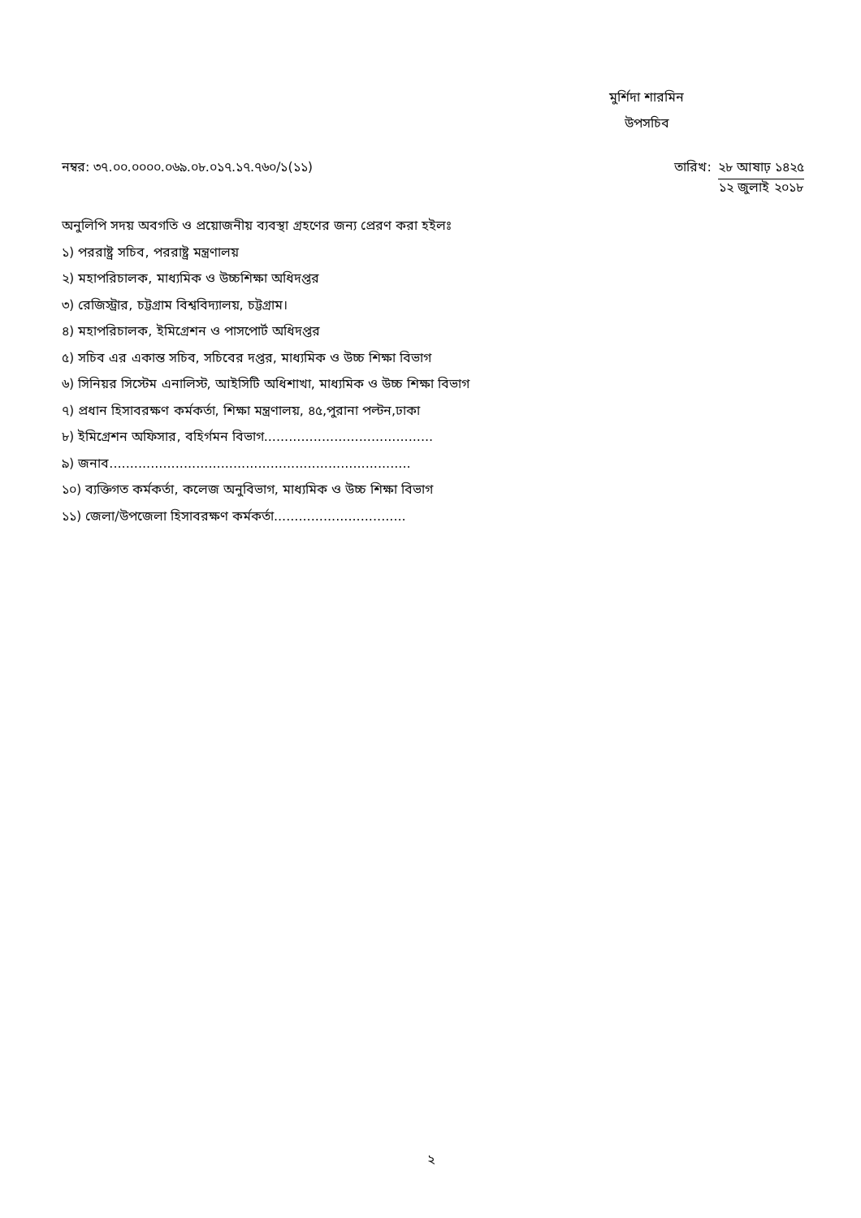মুর্শিদা শারমিন
উপসচিব
নম্বর: ৩৭.০০.০০০০.০৬৯.০৮.০১৭.১৭.৭৬০/১(১১)
তারিখ: ২৮ আষাঢ় ১৪২৫
১২ জুলাই ২০১৮
অনুলিপি সদয় অবগতি ও প্রয়োজনীয় ব্যবস্থা গ্রহণের জন্য প্রেরণ করা হইলঃ
১) পররাষ্ট্র সচিব, পররাষ্ট্র মন্ত্রণালয়
২) মহাপরিচালক, মাধ্যমিক ও উচ্চশিক্ষা অধিদপ্তর
৩) রেজিস্ট্রার, চট্টগ্রাম বিশ্ববিদ্যালয়, চট্টগ্রাম।
৪) মহাপরিচালক, ইমিগ্রেশন ও পাসপোর্ট অধিদপ্তর
৫) সচিব এর একান্ত সচিব, সচিবের দপ্তর, মাধ্যমিক ও উচ্চ শিক্ষা বিভাগ
৬) সিনিয়র সিস্টেম এনালিস্ট, আইসিটি অধিশাখা, মাধ্যমিক ও উচ্চ শিক্ষা বিভাগ
৭) প্রধান হিসাবরক্ষণ কর্মকর্তা, শিক্ষা মন্ত্রণালয়, ৪৫,পুরানা পল্টন,ঢাকা
৮) ইমিগ্রেশন অফিসার, বহির্গমন বিভাগ.........................................
৯) জনাব.........................................................................
১০) ব্যক্তিগত কর্মকর্তা, কলেজ অনুবিভাগ, মাধ্যমিক ও উচ্চ শিক্ষা বিভাগ
১১) জেলা/উপজেলা হিসাবরক্ষণ কর্মকর্তা................................
২